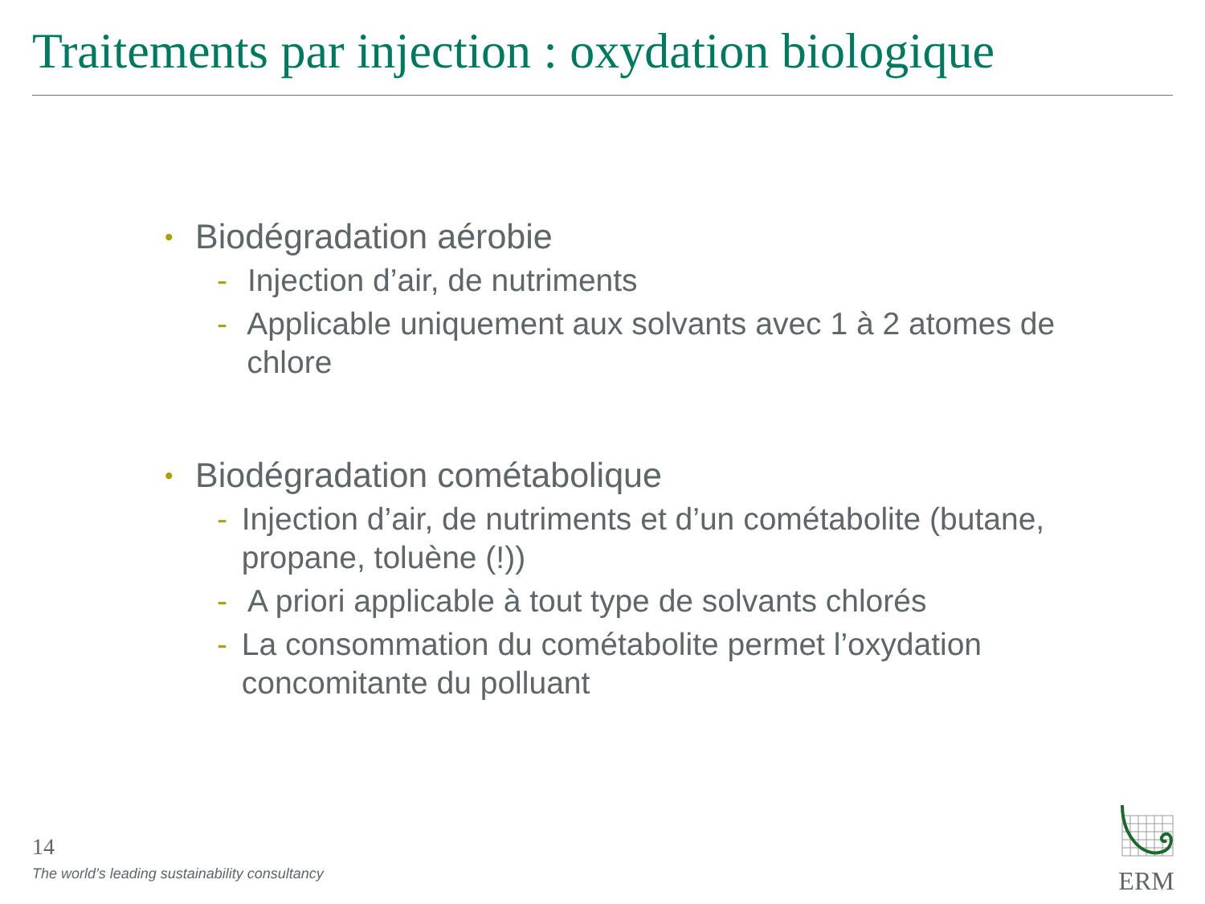Traitements par injection : oxydation biologique
• Biodégradation aérobie
- Injection d’air, de nutriments
- Applicable uniquement aux solvants avec 1 à 2 atomes de chlore
• Biodégradation cométabolique
- Injection d’air, de nutriments et d’un cométabolite (butane, propane, toluène (!))
- A priori applicable à tout type de solvants chlorés
- La consommation du cométabolite permet l’oxydation concomitante du polluant
14
The world’s leading sustainability consultancy
ERM